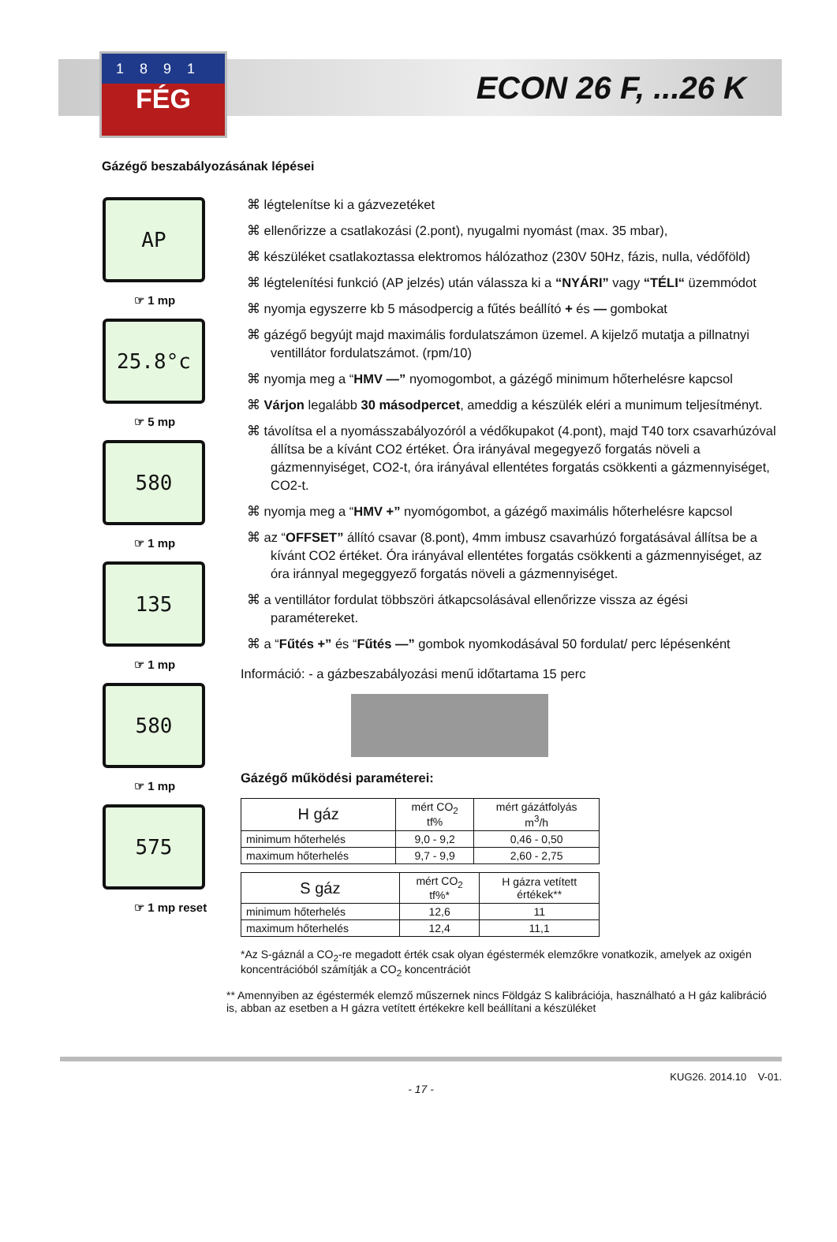1891
FÉG
ECON 26 F, ...26 K
Gázégő beszabályozásának lépései
AP
☞ 1 mp
25.8°c
☞ 5 mp
580
☞ 1 mp
135
☞ 1 mp
580
☞ 1 mp
575
☞ 1 mp reset
⌘ légtelenítse ki a gázvezetéket
⌘ ellenőrizze a csatlakozási (2.pont), nyugalmi nyomást (max. 35 mbar),
⌘ készüléket csatlakoztassa elektromos hálózathoz (230V 50Hz, fázis, nulla, védőföld)
⌘ légtelenítési funkció (AP jelzés) után válassza ki a “NYÁRI” vagy “TÉLI“ üzemmódot
⌘ nyomja egyszerre kb 5 másodpercig a fűtés beállító + és — gombokat
⌘ gázégő begyújt majd maximális fordulatszámon üzemel. A kijelző mutatja a pillnatnyi ventillátor fordulatszámot. (rpm/10)
⌘ nyomja meg a “HMV —” nyomogombot, a gázégő minimum hőterhelésre kapcsol
⌘ Várjon legalább 30 másodpercet, ameddig a készülék eléri a munimum teljesítményt.
⌘ távolítsa el a nyomásszabályozóról a védőkupakot (4.pont), majd T40 torx csavarhúzóval állítsa be a kívánt CO2 értéket. Óra irányával megegyező forgatás növeli a gázmennyiséget, CO2-t, óra irányával ellentétes forgatás csökkenti a gázmennyiséget, CO2-t.
⌘ nyomja meg a “HMV +” nyomógombot, a gázégő maximális hőterhelésre kapcsol
⌘ az “OFFSET” állító csavar (8.pont), 4mm imbusz csavarhúzó forgatásával állítsa be a kívánt CO2 értéket. Óra irányával ellentétes forgatás csökkenti a gázmennyiséget, az óra iránnyal megeggyező forgatás növeli a gázmennyiséget.
⌘ a ventillátor fordulat többszöri átkapcsolásával ellenőrizze vissza az égési paramétereket.
⌘ a “Fűtés +” és “Fűtés —” gombok nyomkodásával 50 fordulat/ perc lépésenként
Információ: - a gázbeszabályozási menű időtartama 15 perc
Gázégő működési paraméterei:
| H gáz | mért CO<sub>2</sub> tf% | mért gázátfolyás m<sup>3</sup>/h |
| --- | --- | --- |
| minimum hőterhelés | 9,0 - 9,2 | 0,46 - 0,50 |
| maximum hőterhelés | 9,7 - 9,9 | 2,60 - 2,75 |
| S gáz | mért CO<sub>2</sub> tf%* | H gázra vetített értékek** |
| --- | --- | --- |
| minimum hőterhelés | 12,6 | 11 |
| maximum hőterhelés | 12,4 | 11,1 |
*Az S-gáznál a CO<sub>2</sub>-re megadott érték csak olyan égéstermék elemzőkre vonatkozik, amelyek az oxigén koncentrációból számítják a CO<sub>2</sub> koncentrációt
** Amennyiben az égéstermék elemző műszernek nincs Földgáz S kalibrációja, használható a H gáz kalibráció is, abban az esetben a H gázra vetített értékekre kell beállítani a készüléket
KUG26. 2014.10 V-01.
- 17 -